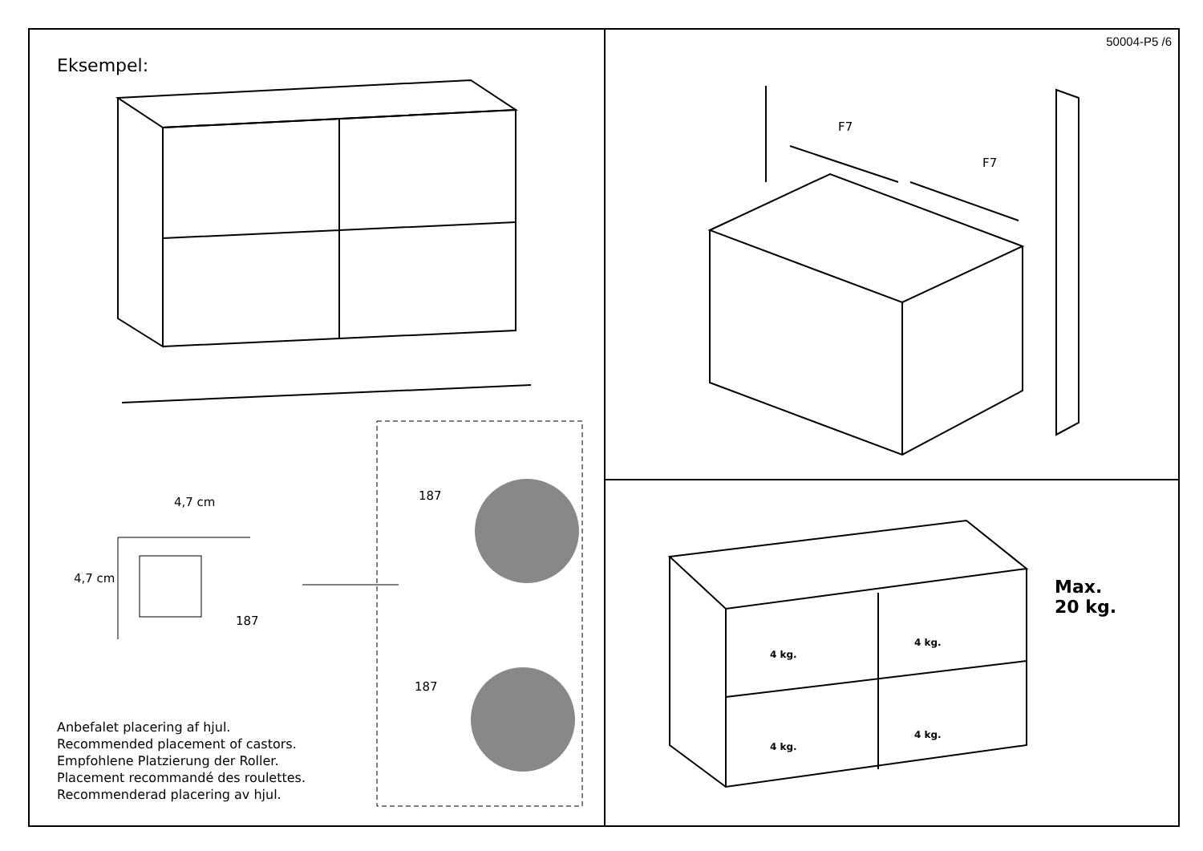Eksempel:
187
187
4,7 cm
4,7 cm
187
Anbefalet placering af hjul.
Recommended placement of castors.
Empfohlene Platzierung der Roller.
Placement recommandé des roulettes.
Recommenderad placering av hjul.
50004-P5 /6
F7
F7
Max.
20 kg.
4 kg.
4 kg.
4 kg.
4 kg.